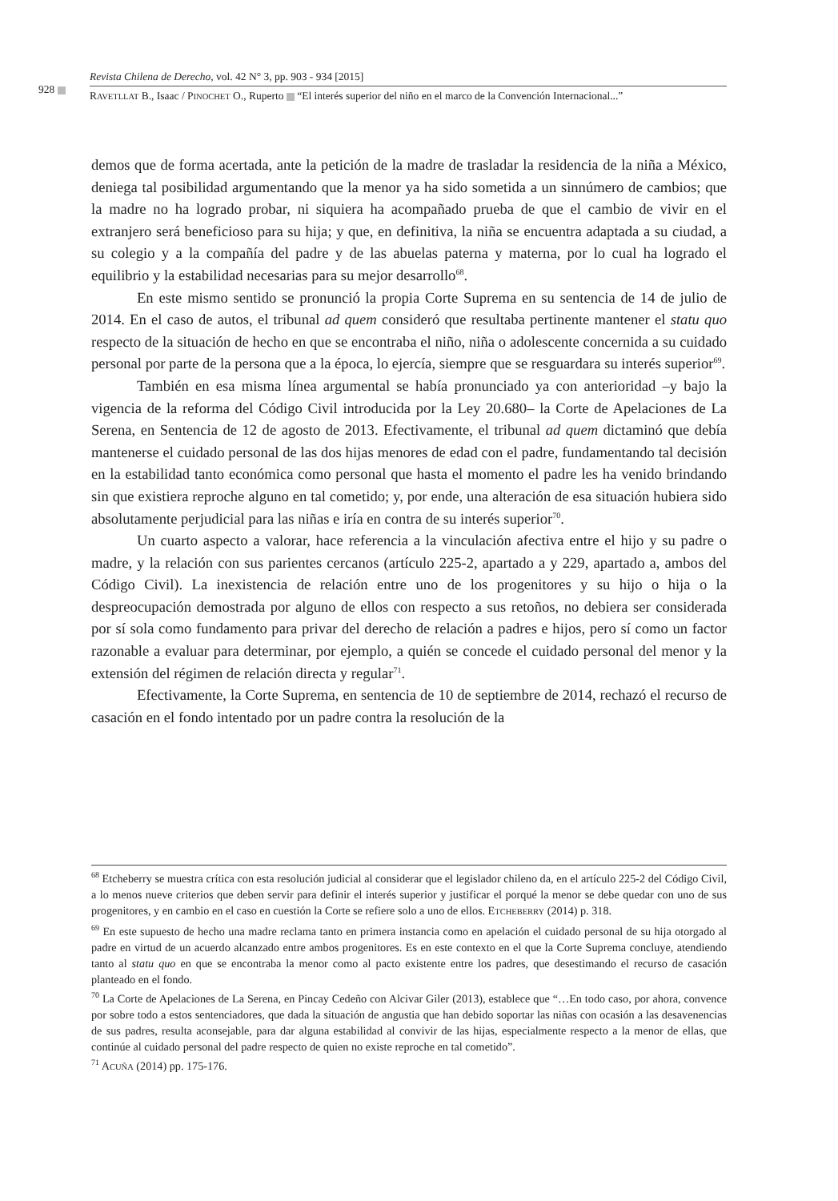928
Revista Chilena de Derecho, vol. 42 N° 3, pp. 903 - 934 [2015]
RAVETLLAT B., Isaac / PINOCHET O., Ruperto “El interés superior del niño en el marco de la Convención Internacional...”
demos que de forma acertada, ante la petición de la madre de trasladar la residencia de la niña a México, deniega tal posibilidad argumentando que la menor ya ha sido sometida a un sinnúmero de cambios; que la madre no ha logrado probar, ni siquiera ha acompañado prueba de que el cambio de vivir en el extranjero será beneficioso para su hija; y que, en definitiva, la niña se encuentra adaptada a su ciudad, a su colegio y a la compañía del padre y de las abuelas paterna y materna, por lo cual ha logrado el equilibrio y la estabilidad necesarias para su mejor desarrollo<sup>68</sup>.
En este mismo sentido se pronunció la propia Corte Suprema en su sentencia de 14 de julio de 2014. En el caso de autos, el tribunal ad quem consideró que resultaba pertinente mantener el statu quo respecto de la situación de hecho en que se encontraba el niño, niña o adolescente concernida a su cuidado personal por parte de la persona que a la época, lo ejercía, siempre que se resguardara su interés superior<sup>69</sup>.
También en esa misma línea argumental se había pronunciado ya con anterioridad –y bajo la vigencia de la reforma del Código Civil introducida por la Ley 20.680– la Corte de Apelaciones de La Serena, en Sentencia de 12 de agosto de 2013. Efectivamente, el tribunal ad quem dictaminó que debía mantenerse el cuidado personal de las dos hijas menores de edad con el padre, fundamentando tal decisión en la estabilidad tanto económica como personal que hasta el momento el padre les ha venido brindando sin que existiera reproche alguno en tal cometido; y, por ende, una alteración de esa situación hubiera sido absolutamente perjudicial para las niñas e iría en contra de su interés superior<sup>70</sup>.
Un cuarto aspecto a valorar, hace referencia a la vinculación afectiva entre el hijo y su padre o madre, y la relación con sus parientes cercanos (artículo 225-2, apartado a y 229, apartado a, ambos del Código Civil). La inexistencia de relación entre uno de los progenitores y su hijo o hija o la despreocupación demostrada por alguno de ellos con respecto a sus retoños, no debiera ser considerada por sí sola como fundamento para privar del derecho de relación a padres e hijos, pero sí como un factor razonable a evaluar para determinar, por ejemplo, a quién se concede el cuidado personal del menor y la extensión del régimen de relación directa y regular<sup>71</sup>.
Efectivamente, la Corte Suprema, en sentencia de 10 de septiembre de 2014, rechazó el recurso de casación en el fondo intentado por un padre contra la resolución de la
<sup>68</sup> Etcheberry se muestra crítica con esta resolución judicial al considerar que el legislador chileno da, en el artículo 225-2 del Código Civil, a lo menos nueve criterios que deben servir para definir el interés superior y justificar el porqué la menor se debe quedar con uno de sus progenitores, y en cambio en el caso en cuestión la Corte se refiere solo a uno de ellos. ETCHEBERRY (2014) p. 318.
<sup>69</sup> En este supuesto de hecho una madre reclama tanto en primera instancia como en apelación el cuidado personal de su hija otorgado al padre en virtud de un acuerdo alcanzado entre ambos progenitores. Es en este contexto en el que la Corte Suprema concluye, atendiendo tanto al statu quo en que se encontraba la menor como al pacto existente entre los padres, que desestimando el recurso de casación planteado en el fondo.
<sup>70</sup> La Corte de Apelaciones de La Serena, en Pincay Cedeño con Alcivar Giler (2013), establece que “…En todo caso, por ahora, convence por sobre todo a estos sentenciadores, que dada la situación de angustia que han debido soportar las niñas con ocasión a las desavenencias de sus padres, resulta aconsejable, para dar alguna estabilidad al convivir de las hijas, especialmente respecto a la menor de ellas, que continúe al cuidado personal del padre respecto de quien no existe reproche en tal cometido”.
<sup>71</sup> ACUÑA (2014) pp. 175-176.